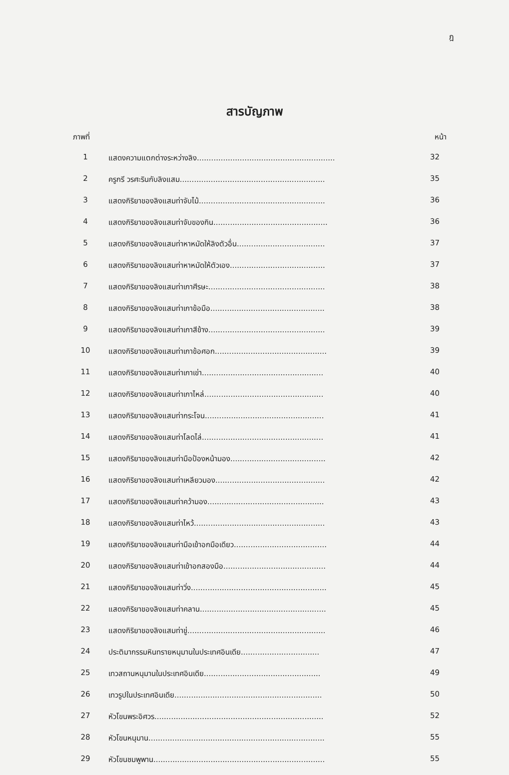ฎ
สารบัญภาพ
| ภาพที่ | | หน้า |
| --- | --- | --- |
| 1 | แสดงความแตกต่างระหว่างลิง.......................................................... | 32 |
| 2 | ครูกรี วรศะรินกับลิงแสม............................................................. | 35 |
| 3 | แสดงกิริยาของลิงแสมท่าจับไม้..................................................... | 36 |
| 4 | แสดงกิริยาของลิงแสมท่าจับของกิน................................................ | 36 |
| 5 | แสดงกิริยาของลิงแสมท่าหาหมัดให้ลิงตัวอื่น..................................... | 37 |
| 6 | แสดงกิริยาของลิงแสมท่าหาหมัดให้ตัวเอง........................................ | 37 |
| 7 | แสดงกิริยาของลิงแสมท่าเกาศีรษะ................................................. | 38 |
| 8 | แสดงกิริยาของลิงแสมท่าเกาข้อมือ................................................ | 38 |
| 9 | แสดงกิริยาของลิงแสมท่าเกาสีข้าง................................................. | 39 |
| 10 | แสดงกิริยาของลิงแสมท่าเกาข้อศอก............................................... | 39 |
| 11 | แสดงกิริยาของลิงแสมท่าเกาเข่า................................................... | 40 |
| 12 | แสดงกิริยาของลิงแสมท่าเกาไหล่.................................................. | 40 |
| 13 | แสดงกิริยาของลิงแสมท่ากระโจน.................................................. | 41 |
| 14 | แสดงกิริยาของลิงแสมท่าโลดไล่................................................... | 41 |
| 15 | แสดงกิริยาของลิงแสมท่ามือป้องหน้ามอง........................................ | 42 |
| 16 | แสดงกิริยาของลิงแสมท่าเหลียวมอง.............................................. | 42 |
| 17 | แสดงกิริยาของลิงแสมท่าคว้ามอง................................................. | 43 |
| 18 | แสดงกิริยาของลิงแสมท่าไหว้....................................................... | 43 |
| 19 | แสดงกิริยาของลิงแสมท่ามือเข้าอกมือเดียว....................................... | 44 |
| 20 | แสดงกิริยาของลิงแสมท่าเข้าอกสองมือ........................................... | 44 |
| 21 | แสดงกิริยาของลิงแสมท่าวิ่ง......................................................... | 45 |
| 22 | แสดงกิริยาของลิงแสมท่าคลาน..................................................... | 45 |
| 23 | แสดงกิริยาของลิงแสมท่าขู่.......................................................... | 46 |
| 24 | ประติมากรรมหินทรายหนุมานในประเทศอินเดีย................................. | 47 |
| 25 | เทวสถานหนุมานในประเทศอินเดีย................................................. | 49 |
| 26 | เทวรูปในประเทศอินเดีย.............................................................. | 50 |
| 27 | หัวโขนพระอิศวร....................................................................... | 52 |
| 28 | หัวโขนหนุมาน.......................................................................... | 55 |
| 29 | หัวโขนชมพูพาน........................................................................ | 55 |